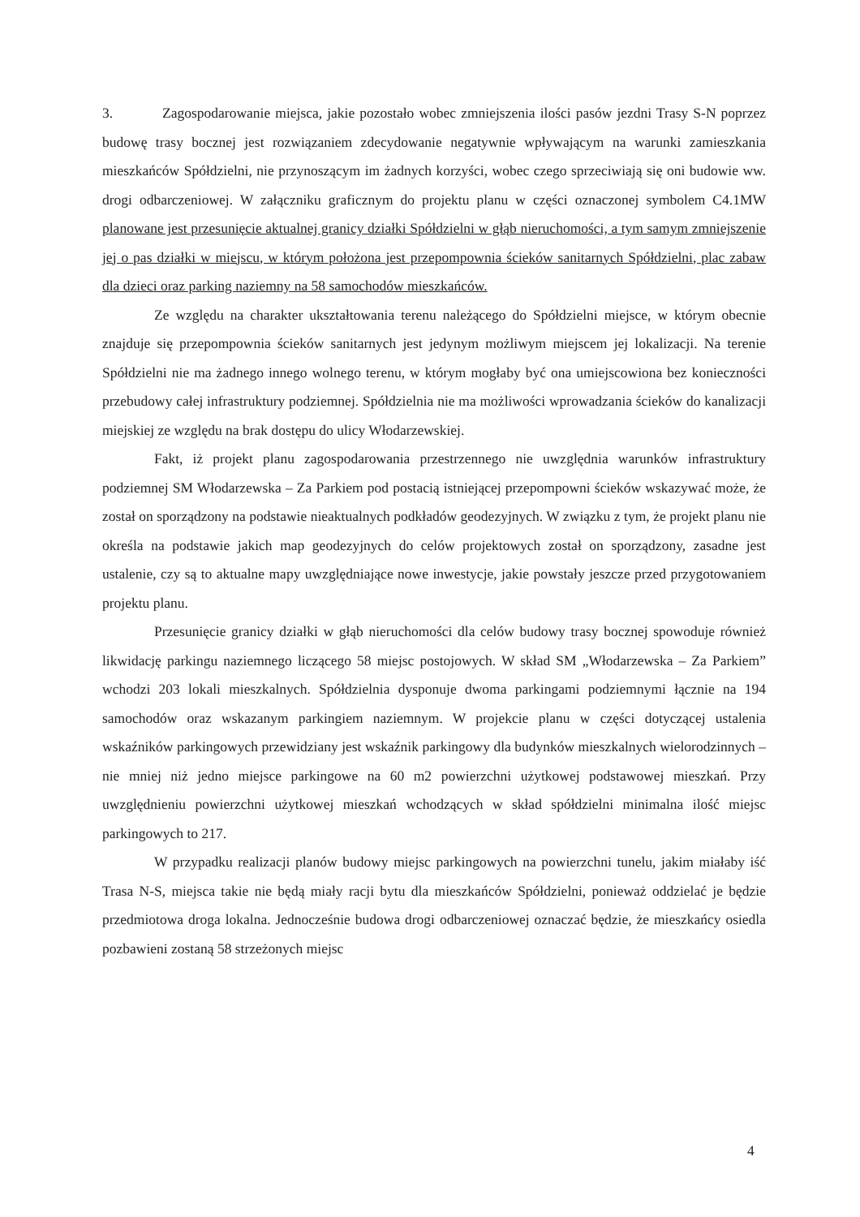3. Zagospodarowanie miejsca, jakie pozostało wobec zmniejszenia ilości pasów jezdni Trasy S-N poprzez budowę trasy bocznej jest rozwiązaniem zdecydowanie negatywnie wpływającym na warunki zamieszkania mieszkańców Spółdzielni, nie przynoszącym im żadnych korzyści, wobec czego sprzeciwiają się oni budowie ww. drogi odbarczeniowej. W załączniku graficznym do projektu planu w części oznaczonej symbolem C4.1MW planowane jest przesunięcie aktualnej granicy działki Spółdzielni w głąb nieruchomości, a tym samym zmniejszenie jej o pas działki w miejscu, w którym położona jest przepompownia ścieków sanitarnych Spółdzielni, plac zabaw dla dzieci oraz parking naziemny na 58 samochodów mieszkańców.
Ze względu na charakter ukształtowania terenu należącego do Spółdzielni miejsce, w którym obecnie znajduje się przepompownia ścieków sanitarnych jest jedynym możliwym miejscem jej lokalizacji. Na terenie Spółdzielni nie ma żadnego innego wolnego terenu, w którym mogłaby być ona umiejscowiona bez konieczności przebudowy całej infrastruktury podziemnej. Spółdzielnia nie ma możliwości wprowadzania ścieków do kanalizacji miejskiej ze względu na brak dostępu do ulicy Włodarzewskiej.
Fakt, iż projekt planu zagospodarowania przestrzennego nie uwzględnia warunków infrastruktury podziemnej SM Włodarzewska – Za Parkiem pod postacią istniejącej przepompowni ścieków wskazywać może, że został on sporządzony na podstawie nieaktualnych podkładów geodezyjnych. W związku z tym, że projekt planu nie określa na podstawie jakich map geodezyjnych do celów projektowych został on sporządzony, zasadne jest ustalenie, czy są to aktualne mapy uwzględniające nowe inwestycje, jakie powstały jeszcze przed przygotowaniem projektu planu.
Przesunięcie granicy działki w głąb nieruchomości dla celów budowy trasy bocznej spowoduje również likwidację parkingu naziemnego liczącego 58 miejsc postojowych. W skład SM „Włodarzewska – Za Parkiem” wchodzi 203 lokali mieszkalnych. Spółdzielnia dysponuje dwoma parkingami podziemnymi łącznie na 194 samochodów oraz wskazanym parkingiem naziemnym. W projekcie planu w części dotyczącej ustalenia wskaźników parkingowych przewidziany jest wskaźnik parkingowy dla budynków mieszkalnych wielorodzinnych – nie mniej niż jedno miejsce parkingowe na 60 m2 powierzchni użytkowej podstawowej mieszkań. Przy uwzględnieniu powierzchni użytkowej mieszkań wchodzących w skład spółdzielni minimalna ilość miejsc parkingowych to 217.
W przypadku realizacji planów budowy miejsc parkingowych na powierzchni tunelu, jakim miałaby iść Trasa N-S, miejsca takie nie będą miały racji bytu dla mieszkańców Spółdzielni, ponieważ oddzielać je będzie przedmiotowa droga lokalna. Jednocześnie budowa drogi odbarczeniowej oznaczać będzie, że mieszkańcy osiedla pozbawieni zostaną 58 strzeżonych miejsc
4